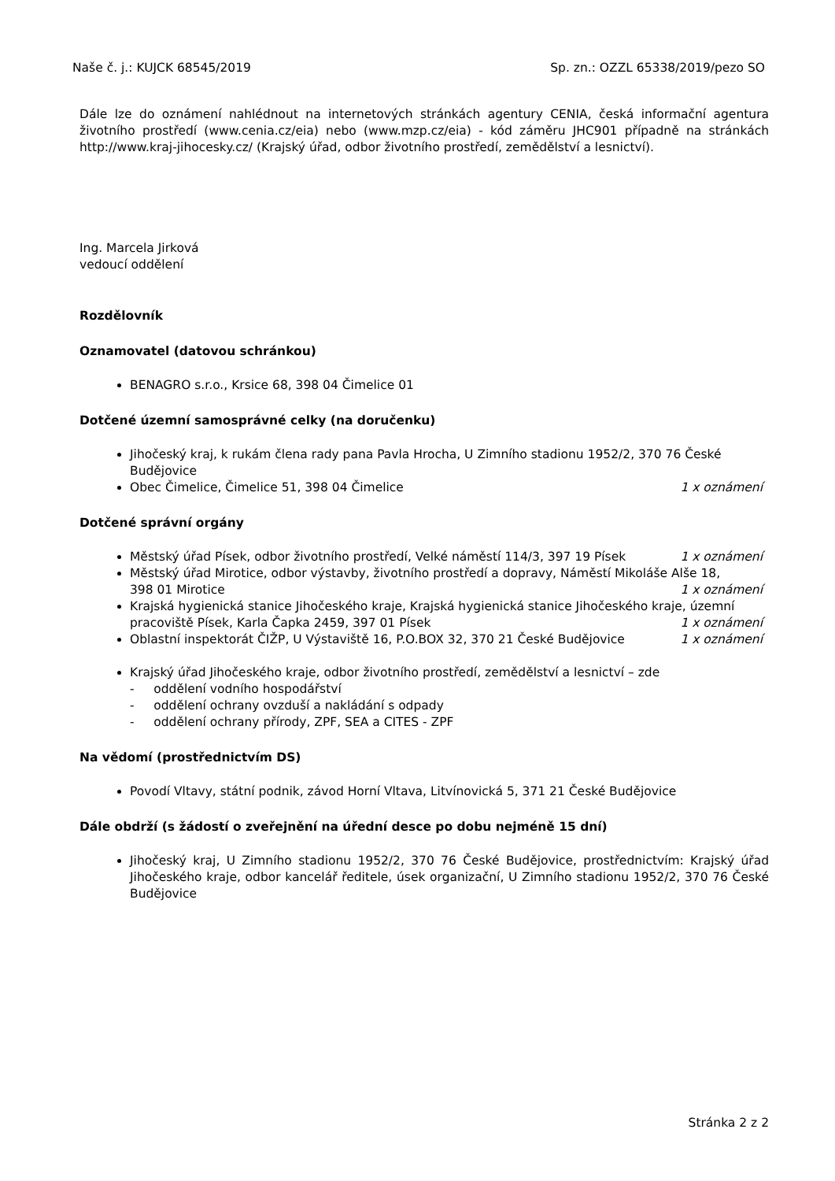Naše č. j.: KUJCK 68545/2019 Sp. zn.: OZZL 65338/2019/pezo SO
Dále lze do oznámení nahlédnout na internetových stránkách agentury CENIA, česká informační agentura životního prostředí (www.cenia.cz/eia) nebo (www.mzp.cz/eia) - kód záměru JHC901 případně na stránkách http://www.kraj-jihocesky.cz/ (Krajský úřad, odbor životního prostředí, zemědělství a lesnictví).
Ing. Marcela Jirková
vedoucí oddělení
Rozdělovník
Oznamovatel (datovou schránkou)
BENAGRO s.r.o., Krsice 68, 398 04 Čimelice 01
Dotčené územní samosprávné celky (na doručenku)
Jihočeský kraj, k rukám člena rady pana Pavla Hrocha, U Zimního stadionu 1952/2, 370 76 České Budějovice
Obec Čimelice, Čimelice 51, 398 04 Čimelice 1 x oznámení
Dotčené správní orgány
Městský úřad Písek, odbor životního prostředí, Velké náměstí 114/3, 397 19 Písek 1 x oznámení
Městský úřad Mirotice, odbor výstavby, životního prostředí a dopravy, Náměstí Mikoláše Alše 18,
398 01 Mirotice 1 x oznámení
Krajská hygienická stanice Jihočeského kraje, Krajská hygienická stanice Jihočeského kraje, územní
pracoviště Písek, Karla Čapka 2459, 397 01 Písek 1 x oznámení
Oblastní inspektorát ČIŽP, U Výstaviště 16, P.O.BOX 32, 370 21 České Budějovice 1 x oznámení
Krajský úřad Jihočeského kraje, odbor životního prostředí, zemědělství a lesnictví – zde
- oddělení vodního hospodářství
- oddělení ochrany ovzduší a nakládání s odpady
- oddělení ochrany přírody, ZPF, SEA a CITES - ZPF
Na vědomí (prostřednictvím DS)
Povodí Vltavy, státní podnik, závod Horní Vltava, Litvínovická 5, 371 21 České Budějovice
Dále obdrží (s žádostí o zveřejnění na úřední desce po dobu nejméně 15 dní)
Jihočeský kraj, U Zimního stadionu 1952/2, 370 76 České Budějovice, prostřednictvím: Krajský úřad Jihočeského kraje, odbor kancelář ředitele, úsek organizační, U Zimního stadionu 1952/2, 370 76 České Budějovice
Stránka 2 z 2